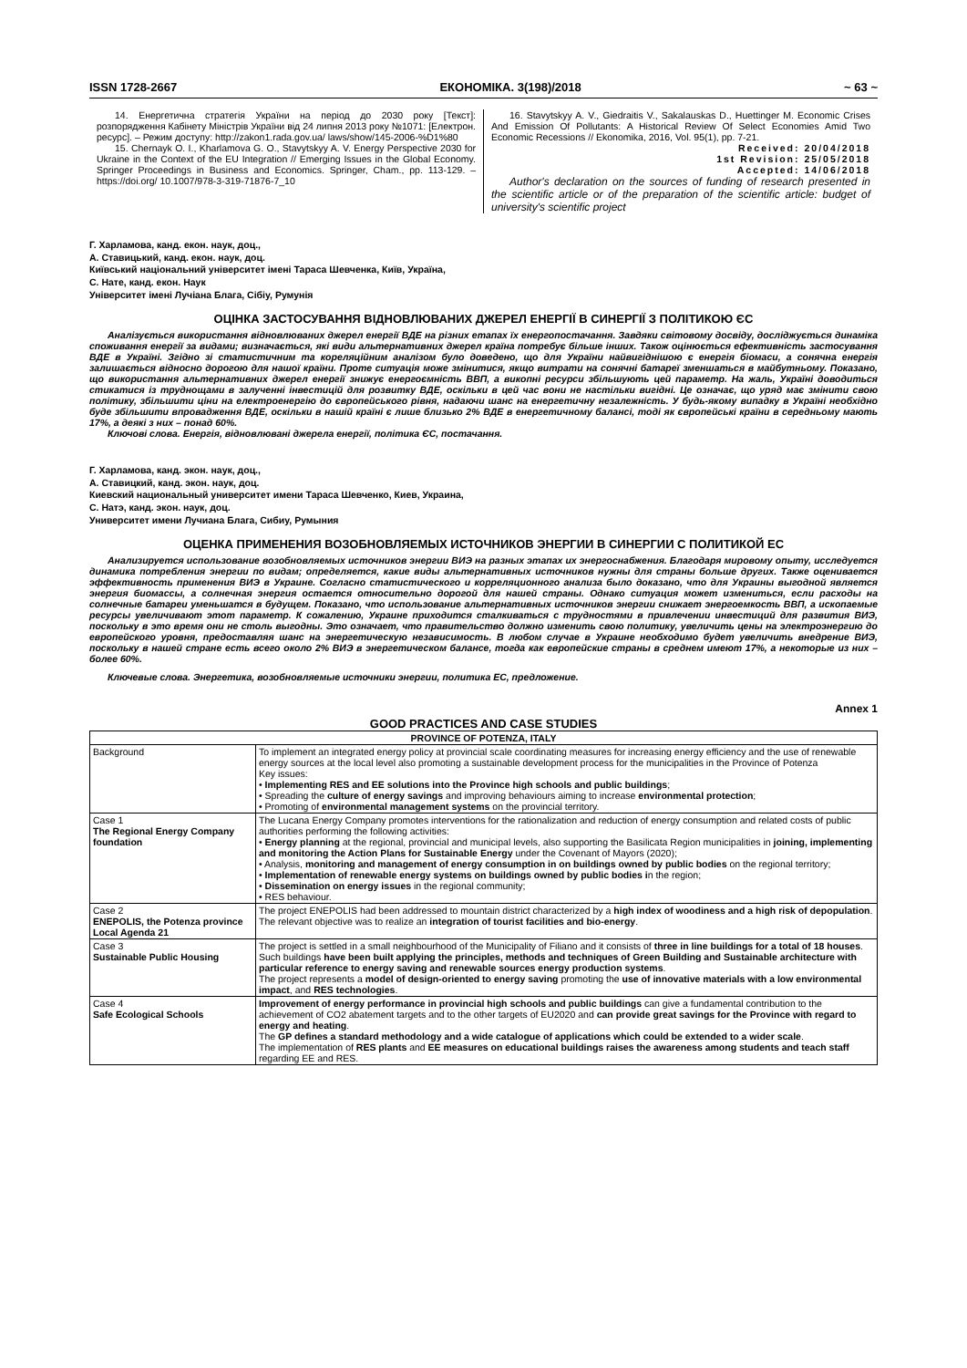ISSN 1728-2667 ЕКОНОМІКА. 3(198)/2018 ~ 63 ~
14. Енергетична стратегія України на період до 2030 року [Текст]: розпорядження Кабінету Міністрів України від 24 липня 2013 року №1071: [Електрон. ресурс]. – Режим доступу: http://zakon1.rada.gov.ua/ laws/show/145-2006-%D1%80
15. Chernayk O. I., Kharlamova G. O., Stavytskyy A. V. Energy Perspective 2030 for Ukraine in the Context of the EU Integration // Emerging Issues in the Global Economy. Springer Proceedings in Business and Economics. Springer, Cham., pp. 113-129. – https://doi.org/ 10.1007/978-3-319-71876-7_10
16. Stavytskyy A. V., Giedraitis V., Sakalauskas D., Huettinger M. Economic Crises And Emission Of Pollutants: A Historical Review Of Select Economies Amid Two Economic Recessions // Ekonomika, 2016, Vol. 95(1), pp. 7-21.
Received: 20/04/2018
1st Revision: 25/05/2018
Accepted: 14/06/2018
Author's declaration on the sources of funding of research presented in the scientific article or of the preparation of the scientific article: budget of university's scientific project
Г. Харламова, канд. екон. наук, доц.,
А. Ставицький, канд. екон. наук, доц.
Київський національний університет імені Тараса Шевченка, Київ, Україна,
С. Нате, канд. екон. Наук
Університет імені Лучіана Блага, Сібіу, Румунія
ОЦІНКА ЗАСТОСУВАННЯ ВІДНОВЛЮВАНИХ ДЖЕРЕЛ ЕНЕРГІЇ В СИНЕРГІЇ З ПОЛІТИКОЮ ЄС
Аналізується використання відновлюваних джерел енергії ВДЕ на різних етапах їх енергопостачання. Завдяки світовому досвіду, досліджується динаміка споживання енергії за видами; визначається, які види альтернативних джерел країна потребує більше інших. Також оцінюється ефективність застосування ВДЕ в Україні. Згідно зі статистичним та кореляційним аналізом було доведено, що для України найвигіднішою є енергія біомаси, а сонячна енергія залишається відносно дорогою для нашої країни. Проте ситуація може змінитися, якщо витрати на сонячні батареї зменшаться в майбутньому. Показано, що використання альтернативних джерел енергії знижує енергоємність ВВП, а викопні ресурси збільшують цей параметр. На жаль, Україні доводиться стикатися із труднощами в залученні інвестицій для розвитку ВДЕ, оскільки в цей час вони не настільки вигідні. Це означає, що уряд має змінити свою політику, збільшити ціни на електроенергію до європейського рівня, надаючи шанс на енергетичну незалежність. У будь-якому випадку в Україні необхідно буде збільшити впровадження ВДЕ, оскільки в нашій країні є лише близько 2% ВДЕ в енергетичному балансі, тоді як європейські країни в середньому мають 17%, а деякі з них – понад 60%.
Ключові слова. Енергія, відновлювані джерела енергії, політика ЄС, постачання.
Г. Харламова, канд. экон. наук, доц.,
А. Ставицкий, канд. экон. наук, доц.
Киевский национальный университет имени Тараса Шевченко, Киев, Украина,
С. Натэ, канд. экон. наук, доц.
Университет имени Лучиана Блага, Сибиу, Румыния
ОЦЕНКА ПРИМЕНЕНИЯ ВОЗОБНОВЛЯЕМЫХ ИСТОЧНИКОВ ЭНЕРГИИ В СИНЕРГИИ С ПОЛИТИКОЙ ЕС
Анализируется использование возобновляемых источников энергии ВИЭ на разных этапах их энергоснабжения. Благодаря мировому опыту, исследуется динамика потребления энергии по видам; определяется, какие виды альтернативных источников нужны для страны больше других. Также оценивается эффективность применения ВИЭ в Украине. Согласно статистического и корреляционного анализа было доказано, что для Украины выгодной является энергия биомассы, а солнечная энергия остается относительно дорогой для нашей страны. Однако ситуация может измениться, если расходы на солнечные батареи уменьшатся в будущем. Показано, что использование альтернативных источников энергии снижает энергоемкость ВВП, а ископаемые ресурсы увеличивают этот параметр. К сожалению, Украине приходится сталкиваться с трудностями в привлечении инвестиций для развития ВИЭ, поскольку в это время они не столь выгодны. Это означает, что правительство должно изменить свою политику, увеличить цены на электроэнергию до европейского уровня, предоставляя шанс на энергетическую независимость. В любом случае в Украине необходимо будет увеличить внедрение ВИЭ, поскольку в нашей стране есть всего около 2% ВИЭ в энергетическом балансе, тогда как европейские страны в среднем имеют 17%, а некоторые из них – более 60%.
Ключевые слова. Энергетика, возобновляемые источники энергии, политика ЕС, предложение.
Annex 1
GOOD PRACTICES AND CASE STUDIES
| PROVINCE OF POTENZA, ITALY | |
| --- | --- |
| Background | To implement an integrated energy policy at provincial scale coordinating measures for increasing energy efficiency and the use of renewable energy sources at the local level also promoting a sustainable development process for the municipalities in the Province of Potenza Key issues: • Implementing RES and EE solutions into the Province high schools and public buildings ; • Spreading the culture of energy savings and improving behaviours aiming to increase environmental protection ; • Promoting of environmental management systems on the provincial territory. |
| Case 1 The Regional Energy Company foundation | The Lucana Energy Company promotes interventions for the rationalization and reduction of energy consumption and related costs of public authorities performing the following activities: • Energy planning at the regional, provincial and municipal levels, also supporting the Basilicata Region municipalities in joining, implementing and monitoring the Action Plans for Sustainable Energy under the Covenant of Mayors (2020); • Analysis, monitoring and management of energy consumption in on buildings owned by public bodies on the regional territory; • Implementation of renewable energy systems on buildings owned by public bodies i n the region; • Dissemination on energy issues in the regional community; • RES behaviour. |
| Case 2 ENEPOLIS, the Potenza province Local Agenda 21 | The project ENEPOLIS had been addressed to mountain district characterized by a high index of woodiness and a high risk of depopulation . The relevant objective was to realize an integration of tourist facilities and bio-energy . |
| Case 3 Sustainable Public Housing | The project is settled in a small neighbourhood of the Municipality of Filiano and it consists of three in line buildings for a total of 18 houses . Such buildings have been built applying the principles, methods and techniques of Green Building and Sustainable architecture with particular reference to energy saving and renewable sources energy production systems . The project represents a model of design-oriented to energy saving promoting the use of innovative materials with a low environmental impact , and RES technologies . |
| Case 4 Safe Ecological Schools | Improvement of energy performance in provincial high schools and public buildings can give a fundamental contribution to the achievement of CO2 abatement targets and to the other targets of EU2020 and can provide great savings for the Province with regard to energy and heating . The GP defines a standard methodology and a wide catalogue of applications which could be extended to a wider scale . The implementation of RES plants and EE measures on educational buildings raises the awareness among students and teach staff regarding EE and RES. |